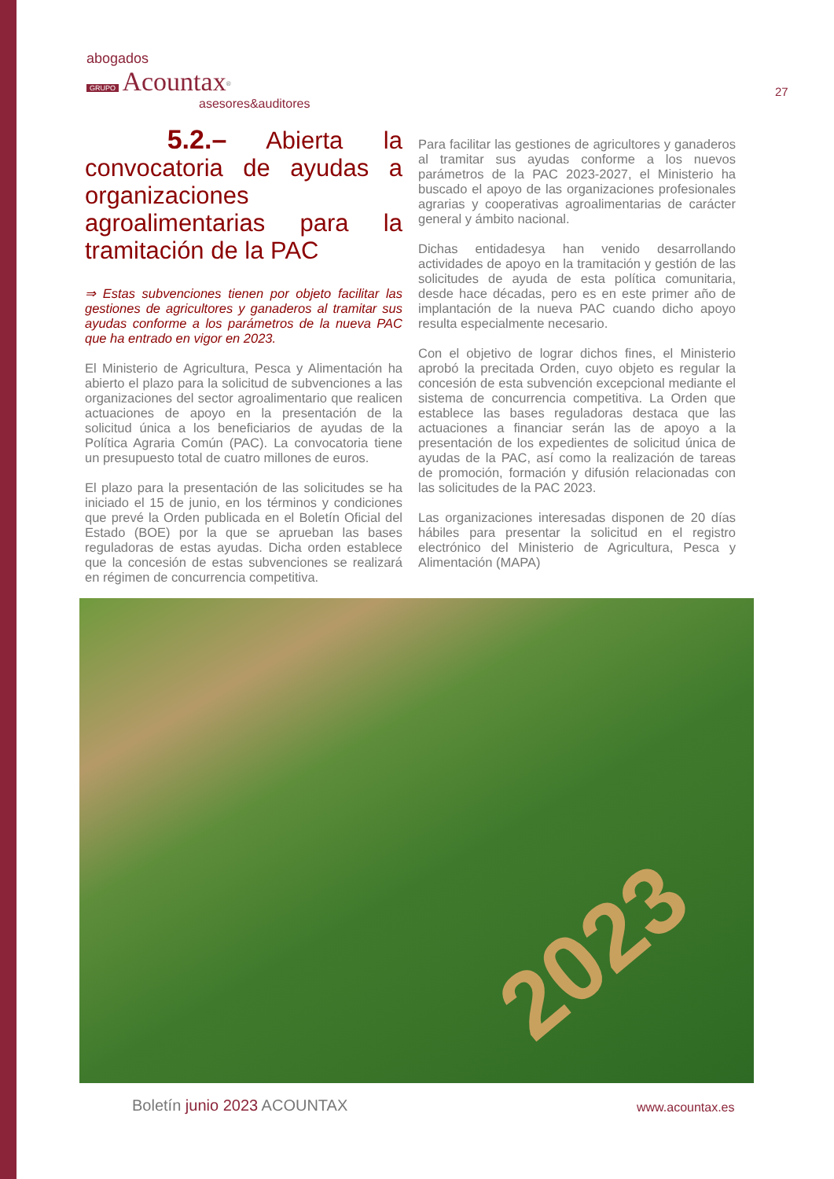abogados
GRUPO Acountax<sup>®</sup>
asesores&auditores
27
5.2.– Abierta la convocatoria de ayudas a organizaciones agroalimentarias para la tramitación de la PAC
⇒ Estas subvenciones tienen por objeto facilitar las gestiones de agricultores y ganaderos al tramitar sus ayudas conforme a los parámetros de la nueva PAC que ha entrado en vigor en 2023.
El Ministerio de Agricultura, Pesca y Alimentación ha abierto el plazo para la solicitud de subvenciones a las organizaciones del sector agroalimentario que realicen actuaciones de apoyo en la presentación de la solicitud única a los beneficiarios de ayudas de la Política Agraria Común (PAC). La convocatoria tiene un presupuesto total de cuatro millones de euros.
El plazo para la presentación de las solicitudes se ha iniciado el 15 de junio, en los términos y condiciones que prevé la Orden publicada en el Boletín Oficial del Estado (BOE) por la que se aprueban las bases reguladoras de estas ayudas. Dicha orden establece que la concesión de estas subvenciones se realizará en régimen de concurrencia competitiva.
Para facilitar las gestiones de agricultores y ganaderos al tramitar sus ayudas conforme a los nuevos parámetros de la PAC 2023-2027, el Ministerio ha buscado el apoyo de las organizaciones profesionales agrarias y cooperativas agroalimentarias de carácter general y ámbito nacional.
Dichas entidadesya han venido desarrollando actividades de apoyo en la tramitación y gestión de las solicitudes de ayuda de esta política comunitaria, desde hace décadas, pero es en este primer año de implantación de la nueva PAC cuando dicho apoyo resulta especialmente necesario.
Con el objetivo de lograr dichos fines, el Ministerio aprobó la precitada Orden, cuyo objeto es regular la concesión de esta subvención excepcional mediante el sistema de concurrencia competitiva. La Orden que establece las bases reguladoras destaca que las actuaciones a financiar serán las de apoyo a la presentación de los expedientes de solicitud única de ayudas de la PAC, así como la realización de tareas de promoción, formación y difusión relacionadas con las solicitudes de la PAC 2023.
Las organizaciones interesadas disponen de 20 días hábiles para presentar la solicitud en el registro electrónico del Ministerio de Agricultura, Pesca y Alimentación (MAPA)
2023
Boletín junio 2023 ACOUNTAX www.acountax.es